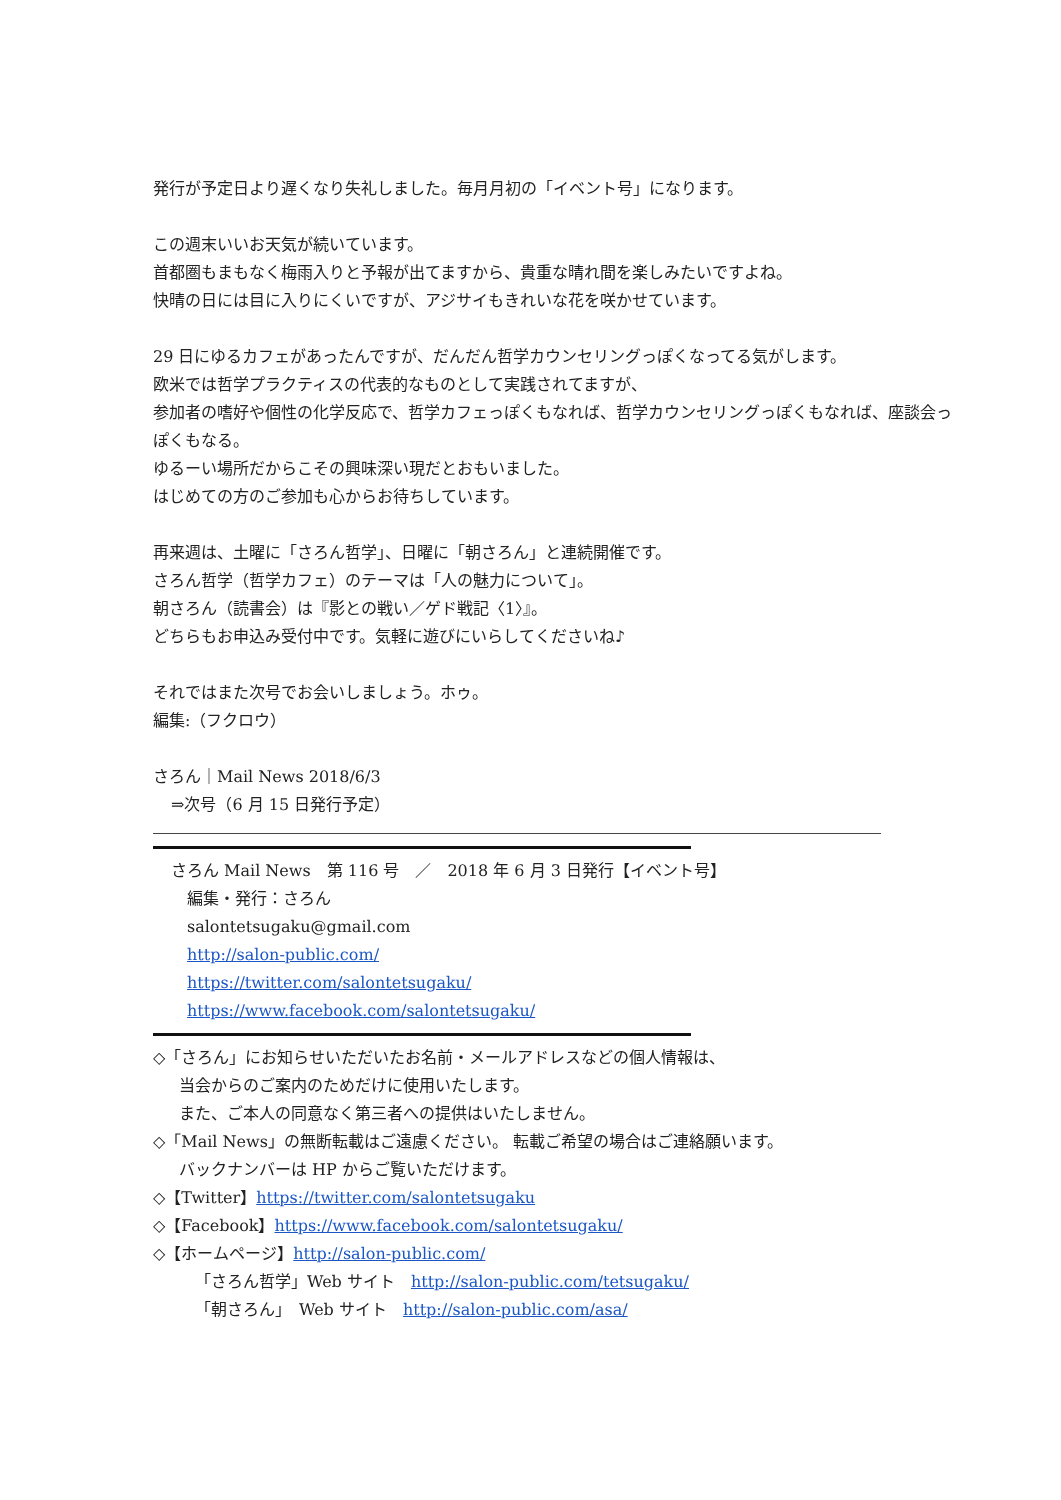発行が予定日より遅くなり失礼しました。毎月月初の「イベント号」になります。
この週末いいお天気が続いています。
首都圏もまもなく梅雨入りと予報が出てますから、貴重な晴れ間を楽しみたいですよね。
快晴の日には目に入りにくいですが、アジサイもきれいな花を咲かせています。
29 日にゆるカフェがあったんですが、だんだん哲学カウンセリングっぽくなってる気がします。
欧米では哲学プラクティスの代表的なものとして実践されてますが、
参加者の嗜好や個性の化学反応で、哲学カフェっぽくもなれば、哲学カウンセリングっぽくもなれば、座談会っぽくもなる。
ゆるーい場所だからこその興味深い現だとおもいました。
はじめての方のご参加も心からお待ちしています。
再来週は、土曜に「さろん哲学」、日曜に「朝さろん」と連続開催です。
さろん哲学（哲学カフェ）のテーマは「人の魅力について」。
朝さろん（読書会）は『影との戦い／ゲド戦記〈1〉』。
どちらもお申込み受付中です。気軽に遊びにいらしてくださいね♪
それではまた次号でお会いしましょう。ホゥ。
編集:（フクロウ）
さろん｜Mail News 2018/6/3
⇒次号（6 月 15 日発行予定）
さろん Mail News　第 116 号　／　2018 年 6 月 3 日発行【イベント号】
編集・発行：さろん
salontetsugaku@gmail.com
http://salon-public.com/
https://twitter.com/salontetsugaku/
https://www.facebook.com/salontetsugaku/
◇「さろん」にお知らせいただいたお名前・メールアドレスなどの個人情報は、
当会からのご案内のためだけに使用いたします。
また、ご本人の同意なく第三者への提供はいたしません。
◇「Mail News」の無断転載はご遠慮ください。 転載ご希望の場合はご連絡願います。
バックナンバーは HP からご覧いただけます。
◇【Twitter】https://twitter.com/salontetsugaku
◇【Facebook】https://www.facebook.com/salontetsugaku/
◇【ホームページ】http://salon-public.com/
「さろん哲学」Web サイト　http://salon-public.com/tetsugaku/
「朝さろん」　Web サイト　http://salon-public.com/asa/